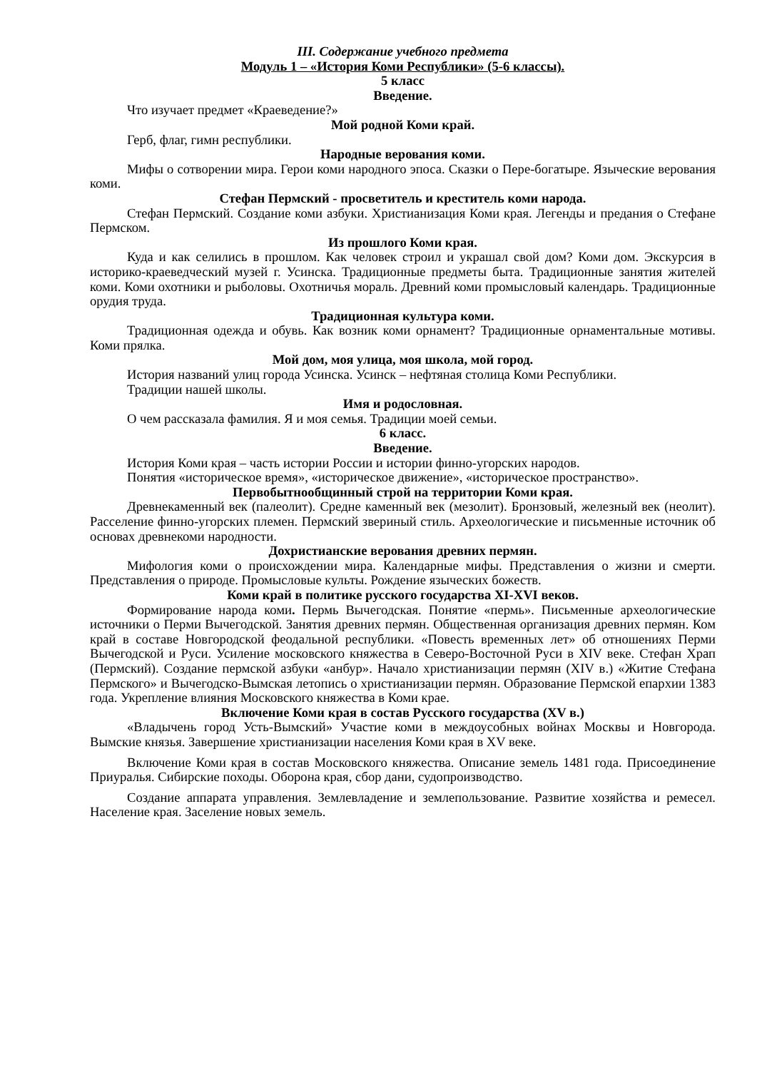III. Содержание учебного предмета
Модуль 1 – «История Коми Республики» (5-6 классы).
5 класс
Введение.
Что изучает предмет «Краеведение?»
Мой родной Коми край.
Герб, флаг, гимн республики.
Народные верования коми.
Мифы о сотворении мира. Герои коми народного эпоса. Сказки о Пере-богатыре. Языческие верования коми.
Стефан Пермский - просветитель и креститель коми народа.
Стефан Пермский. Создание коми азбуки. Христианизация Коми края. Легенды и предания о Стефане Пермском.
Из прошлого Коми края.
Куда и как селились в прошлом. Как человек строил и украшал свой дом? Коми дом. Экскурсия в историко-краеведческий музей г. Усинска. Традиционные предметы быта. Традиционные занятия жителей коми. Коми охотники и рыболовы. Охотничья мораль. Древний коми промысловый календарь. Традиционные орудия труда.
Традиционная культура коми.
Традиционная одежда и обувь. Как возник коми орнамент? Традиционные орнаментальные мотивы. Коми прялка.
Мой дом, моя улица, моя школа, мой город.
История названий улиц города Усинска. Усинск – нефтяная столица Коми Республики.
Традиции нашей школы.
Имя и родословная.
О чем рассказала фамилия. Я и моя семья. Традиции моей семьи.
6 класс.
Введение.
История Коми края – часть истории России и истории финно-угорских народов.
Понятия «историческое время», «историческое движение», «историческое пространство».
Первобытнообщинный строй на территории Коми края.
Древнекаменный век (палеолит). Средне каменный век (мезолит). Бронзовый, железный век (неолит). Расселение финно-угорских племен. Пермский звериный стиль. Археологические и письменные источник об основах древнекоми народности.
Дохристианские верования древних пермян.
Мифология коми о происхождении мира. Календарные мифы. Представления о жизни и смерти. Представления о природе. Промысловые культы. Рождение языческих божеств.
Коми край в политике русского государства XI-XVI веков.
Формирование народа коми. Пермь Вычегодская. Понятие «пермь». Письменные археологические источники о Перми Вычегодской. Занятия древних пермян. Общественная организация древних пермян. Ком край в составе Новгородской феодальной республики. «Повесть временных лет» об отношениях Перми Вычегодской и Руси. Усиление московского княжества в Северо-Восточной Руси в XIV веке. Стефан Храп (Пермский). Создание пермской азбуки «анбур». Начало христианизации пермян (XIV в.) «Житие Стефана Пермского» и Вычегодско-Вымская летопись о христианизации пермян. Образование Пермской епархии 1383 года. Укрепление влияния Московского княжества в Коми крае.
Включение Коми края в состав Русского государства (XV в.)
«Владычень город Усть-Вымский» Участие коми в междоусобных войнах Москвы и Новгорода. Вымские князья. Завершение христианизации населения Коми края в XV веке.
Включение Коми края в состав Московского княжества. Описание земель 1481 года. Присоединение Приуралья. Сибирские походы. Оборона края, сбор дани, судопроизводство.
Создание аппарата управления. Землевладение и землепользование. Развитие хозяйства и ремесел. Население края. Заселение новых земель.